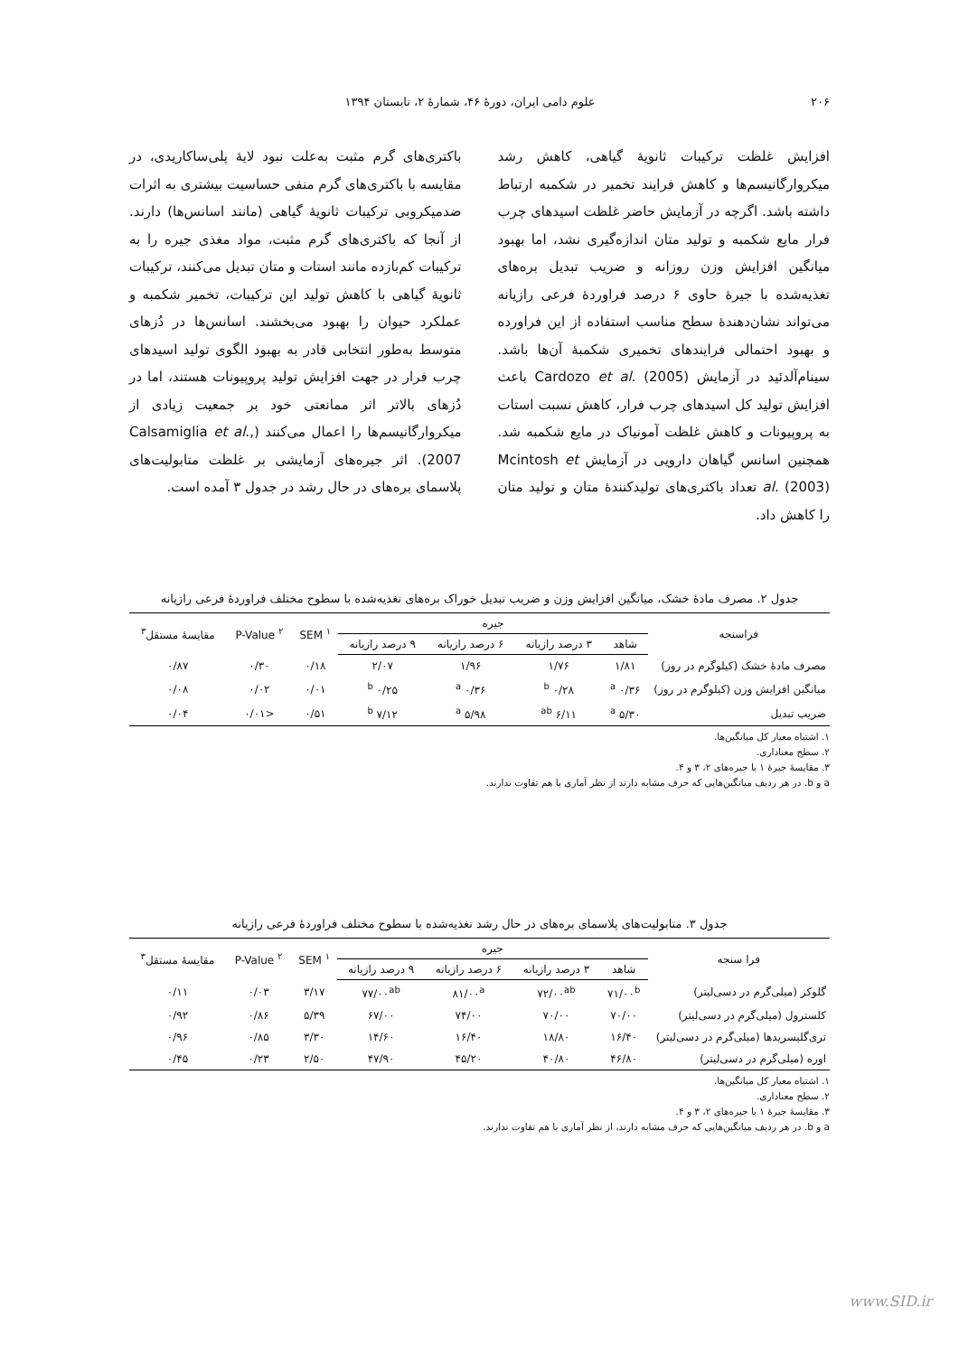۲۰۶ علوم دامی ایران، دورهٔ ۴۶، شمارهٔ ۲، تابستان ۱۳۹۴
افزایش غلظت ترکیبات ثانویهٔ گیاهی، کاهش رشد میکروارگانیسم‌ها و کاهش فرایند تخمیر در شکمبه ارتباط داشته باشد. اگرچه در آزمایش حاضر غلظت اسیدهای چرب فرار مایع شکمبه و تولید متان اندازه‌گیری نشد، اما بهبود میانگین افزایش وزن روزانه و ضریب تبدیل بره‌های تغذیه‌شده با جیرهٔ حاوی ۶ درصد فراوردهٔ فرعی رازیانه می‌تواند نشان‌دهندهٔ سطح مناسب استفاده از این فراورده و بهبود احتمالی فرایندهای تخمیری شکمبهٔ آن‌ها باشد. سینام‌آلدئید در آزمایش Cardozo et al. (2005) باعث افزایش تولید کل اسیدهای چرب فرار، کاهش نسبت استات به پروپیونات و کاهش غلظت آمونیاک در مایع شکمبه شد. همچنین اسانس گیاهان دارویی در آزمایش Mcintosh et al. (2003) تعداد باکتری‌های تولیدکنندهٔ متان و تولید متان را کاهش داد.
باکتری‌های گرم مثبت به‌علت نبود لایهٔ پلی‌ساکاریدی، در مقایسه با باکتری‌های گرم منفی حساسیت بیشتری به اثرات ضدمیکروبی ترکیبات ثانویهٔ گیاهی (مانند اسانس‌ها) دارند. از آنجا که باکتری‌های گرم مثبت، مواد مغذی جیره را به ترکیبات کم‌بازده مانند استات و متان تبدیل می‌کنند، ترکیبات ثانویهٔ گیاهی با کاهش تولید این ترکیبات، تخمیر شکمبه و عملکرد حیوان را بهبود می‌بخشند. اسانس‌ها در دُزهای متوسط به‌طور انتخابی قادر به بهبود الگوی تولید اسیدهای چرب فرار در جهت افزایش تولید پروپیونات هستند، اما در دُزهای بالاتر اثر ممانعتی خود بر جمعیت زیادی از میکروارگانیسم‌ها را اعمال می‌کنند (Calsamiglia et al., 2007). اثر جیره‌های آزمایشی بر غلظت متابولیت‌های پلاسمای بره‌های در حال رشد در جدول ۳ آمده است.
جدول ۲. مصرف مادهٔ خشک، میانگین افزایش وزن و ضریب تبدیل خوراک بره‌های تغذیه‌شده با سطوح مختلف فراوردهٔ فرعی رازیانه
| فراسنجه | جیره | | | | SEM <sup>۱</sup> | P-Value <sup>۲</sup> | مقایسهٔ مستقل<sup>۳</sup> |
| --- | --- | --- | --- | --- | --- | --- | --- |
| | شاهد | ۳ درصد رازیانه | ۶ درصد رازیانه | ۹ درصد رازیانه | | | |
| مصرف مادهٔ خشک (کیلوگرم در روز) | ۱/۸۱ | ۱/۷۶ | ۱/۹۶ | ۲/۰۷ | ۰/۱۸ | ۰/۳۰ | ۰/۸۷ |
| میانگین افزایش وزن (کیلوگرم در روز) | ۰/۳۶ <sup>a</sup> | ۰/۲۸ <sup>b</sup> | ۰/۳۶ <sup>a</sup> | ۰/۲۵ <sup>b</sup> | ۰/۰۱ | ۰/۰۲ | ۰/۰۸ |
| ضریب تبدیل | ۵/۳۰ <sup>a</sup> | ۶/۱۱ <sup>ab</sup> | ۵/۹۸ <sup>a</sup> | ۷/۱۲ <sup>b</sup> | ۰/۵۱ | <۰/۰۱ | ۰/۰۴ |
۱. اشتباه معیار کل میانگین‌ها.
۲. سطح معناداری.
۳. مقایسهٔ جیرهٔ ۱ با جیره‌های ۲، ۳ و ۴.
a و b. در هر ردیف میانگین‌هایی که حرف مشابه دارند از نظر آماری با هم تفاوت ندارند.
جدول ۳. متابولیت‌های پلاسمای بره‌های در حال رشد تغذیه‌شده با سطوح مختلف فراوردهٔ فرعی رازیانه
| فرا سنجه | جیره | | | | SEM <sup>۱</sup> | P-Value <sup>۲</sup> | مقایسهٔ مستقل<sup>۳</sup> |
| --- | --- | --- | --- | --- | --- | --- | --- |
| | شاهد | ۳ درصد رازیانه | ۶ درصد رازیانه | ۹ درصد رازیانه | | | |
| گلوکز (میلی‌گرم در دسی‌لیتر) | ۷۱/۰۰<sup>b</sup> | ۷۲/۰۰<sup>ab</sup> | ۸۱/۰۰<sup>a</sup> | ۷۷/۰۰<sup>ab</sup> | ۳/۱۷ | ۰/۰۳ | ۰/۱۱ |
| کلسترول (میلی‌گرم در دسی‌لیتر) | ۷۰/۰۰ | ۷۰/۰۰ | ۷۴/۰۰ | ۶۷/۰۰ | ۵/۳۹ | ۰/۸۶ | ۰/۹۲ |
| تری‌گلیسریدها (میلی‌گرم در دسی‌لیتر) | ۱۶/۴۰ | ۱۸/۸۰ | ۱۶/۴۰ | ۱۴/۶۰ | ۳/۳۰ | ۰/۸۵ | ۰/۹۶ |
| اوره (میلی‌گرم در دسی‌لیتر) | ۴۶/۸۰ | ۴۰/۸۰ | ۴۵/۲۰ | ۴۷/۹۰ | ۲/۵۰ | ۰/۲۳ | ۰/۴۵ |
۱. اشتباه معیار کل میانگین‌ها.
۲. سطح معناداری.
۳. مقایسهٔ جیرهٔ ۱ با جیره‌های ۲، ۳ و ۴.
a و b. در هر ردیف میانگین‌هایی که حرف مشابه دارند، از نظر آماری با هم تفاوت ندارند.
www.SID.ir